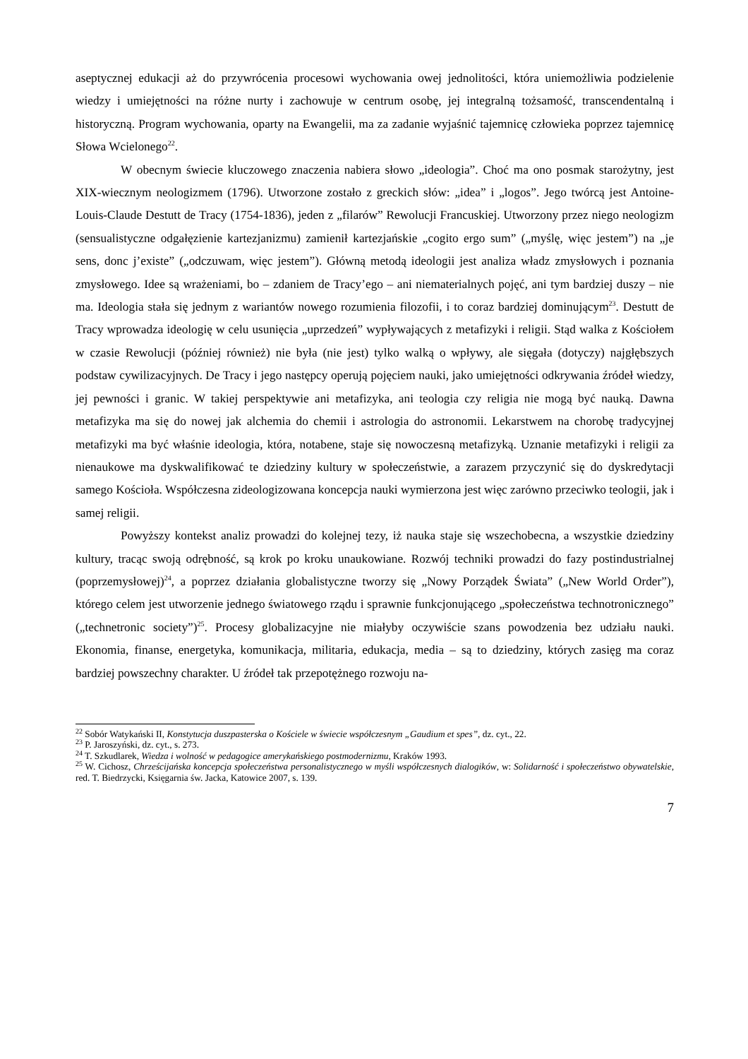aseptycznej edukacji aż do przywrócenia procesowi wychowania owej jednolitości, która uniemożliwia podzielenie wiedzy i umiejętności na różne nurty i zachowuje w centrum osobę, jej integralną tożsamość, transcendentalną i historyczną. Program wychowania, oparty na Ewangelii, ma za zadanie wyjaśnić tajemnicę człowieka poprzez tajemnicę Słowa Wcielonego<sup>22</sup>.
W obecnym świecie kluczowego znaczenia nabiera słowo „ideologia”. Choć ma ono posmak starożytny, jest XIX-wiecznym neologizmem (1796). Utworzone zostało z greckich słów: „idea” i „logos”. Jego twórcą jest Antoine-Louis-Claude Destutt de Tracy (1754-1836), jeden z „filarów” Rewolucji Francuskiej. Utworzony przez niego neologizm (sensualistyczne odgałęzienie kartezjanizmu) zamienił kartezjańskie „cogito ergo sum” („myślę, więc jestem”) na „je sens, donc j’existe” („odczuwam, więc jestem”). Główną metodą ideologii jest analiza władz zmysłowych i poznania zmysłowego. Idee są wrażeniami, bo – zdaniem de Tracy’ego – ani niematerialnych pojęć, ani tym bardziej duszy – nie ma. Ideologia stała się jednym z wariantów nowego rozumienia filozofii, i to coraz bardziej dominującym<sup>23</sup>. Destutt de Tracy wprowadza ideologię w celu usunięcia „uprzedzeń” wypływających z metafizyki i religii. Stąd walka z Kościołem w czasie Rewolucji (później również) nie była (nie jest) tylko walką o wpływy, ale sięgała (dotyczy) najgłębszych podstaw cywilizacyjnych. De Tracy i jego następcy operują pojęciem nauki, jako umiejętności odkrywania źródeł wiedzy, jej pewności i granic. W takiej perspektywie ani metafizyka, ani teologia czy religia nie mogą być nauką. Dawna metafizyka ma się do nowej jak alchemia do chemii i astrologia do astronomii. Lekarstwem na chorobę tradycyjnej metafizyki ma być właśnie ideologia, która, notabene, staje się nowoczesną metafizyką. Uznanie metafizyki i religii za nienaukowe ma dyskwalifikować te dziedziny kultury w społeczeństwie, a zarazem przyczynić się do dyskredytacji samego Kościoła. Współczesna zideologizowana koncepcja nauki wymierzona jest więc zarówno przeciwko teologii, jak i samej religii.
Powyższy kontekst analiz prowadzi do kolejnej tezy, iż nauka staje się wszechobecna, a wszystkie dziedziny kultury, tracąc swoją odrębność, są krok po kroku unaukowiane. Rozwój techniki prowadzi do fazy postindustrialnej (poprzemysłowej)<sup>24</sup>, a poprzez działania globalistyczne tworzy się „Nowy Porządek Świata” („New World Order”), którego celem jest utworzenie jednego światowego rządu i sprawnie funkcjonującego „społeczeństwa technotronicznego” („technetronic society”)<sup>25</sup>. Procesy globalizacyjne nie miałyby oczywiście szans powodzenia bez udziału nauki. Ekonomia, finanse, energetyka, komunikacja, militaria, edukacja, media – są to dziedziny, których zasięg ma coraz bardziej powszechny charakter. U źródeł tak przepotężnego rozwoju na-
<sup>22</sup> Sobór Watykański II, Konstytucja duszpasterska o Kościele w świecie współczesnym „Gaudium et spes”, dz. cyt., 22.
<sup>23</sup> P. Jaroszyński, dz. cyt., s. 273.
<sup>24</sup> T. Szkudlarek, Wiedza i wolność w pedagogice amerykańskiego postmodernizmu, Kraków 1993.
<sup>25</sup> W. Cichosz, Chrześcijańska koncepcja społeczeństwa personalistycznego w myśli współczesnych dialogików, w: Solidarność i społeczeństwo obywatelskie, red. T. Biedrzycki, Księgarnia św. Jacka, Katowice 2007, s. 139.
7